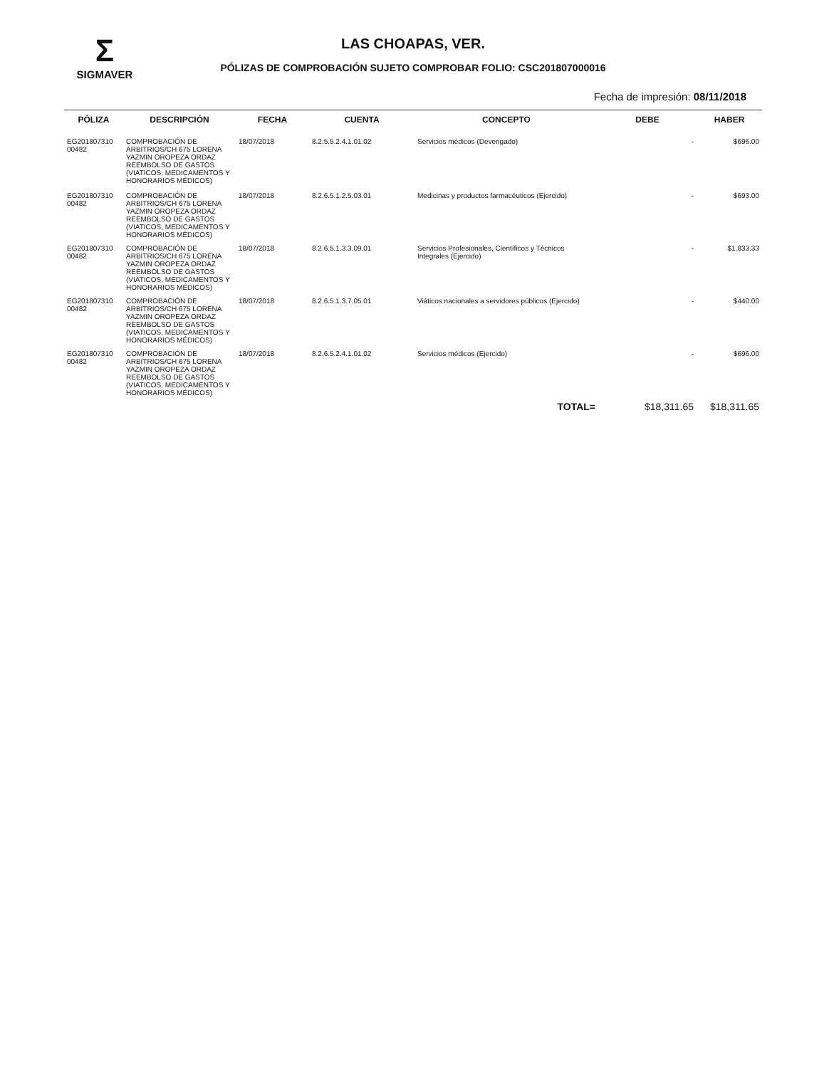Σ
SIGMAVER
LAS CHOAPAS, VER.
PÓLIZAS DE COMPROBACIÓN SUJETO COMPROBAR FOLIO: CSC201807000016
Fecha de impresión: 08/11/2018
| PÓLIZA | DESCRIPCIÓN | FECHA | CUENTA | CONCEPTO | DEBE | HABER |
| --- | --- | --- | --- | --- | --- | --- |
| EG201807310 00482 | COMPROBACIÓN DE ARBITRIOS/CH 675 LORENA YAZMIN OROPEZA ORDAZ REEMBOLSO DE GASTOS (VIATICOS, MEDICAMENTOS Y HONORARIOS MÉDICOS) | 18/07/2018 | 8.2.5.5.2.4.1.01.02 | Servicios médicos (Devengado) | - | $696.00 |
| EG201807310 00482 | COMPROBACIÓN DE ARBITRIOS/CH 675 LORENA YAZMIN OROPEZA ORDAZ REEMBOLSO DE GASTOS (VIATICOS, MEDICAMENTOS Y HONORARIOS MÉDICOS) | 18/07/2018 | 8.2.6.5.1.2.5.03.01 | Medicinas y productos farmacéuticos (Ejercido) | - | $693.00 |
| EG201807310 00482 | COMPROBACIÓN DE ARBITRIOS/CH 675 LORENA YAZMIN OROPEZA ORDAZ REEMBOLSO DE GASTOS (VIATICOS, MEDICAMENTOS Y HONORARIOS MÉDICOS) | 18/07/2018 | 8.2.6.5.1.3.3.09.01 | Servicios Profesionales, Científicos y Técnicos Integrales (Ejercido) | - | $1,833.33 |
| EG201807310 00482 | COMPROBACIÓN DE ARBITRIOS/CH 675 LORENA YAZMIN OROPEZA ORDAZ REEMBOLSO DE GASTOS (VIATICOS, MEDICAMENTOS Y HONORARIOS MÉDICOS) | 18/07/2018 | 8.2.6.5.1.3.7.05.01 | Viáticos nacionales a servidores públicos (Ejercido) | - | $440.00 |
| EG201807310 00482 | COMPROBACIÓN DE ARBITRIOS/CH 675 LORENA YAZMIN OROPEZA ORDAZ REEMBOLSO DE GASTOS (VIATICOS, MEDICAMENTOS Y HONORARIOS MÉDICOS) | 18/07/2018 | 8.2.6.5.2.4.1.01.02 | Servicios médicos (Ejercido) | - | $696.00 |
| TOTAL= | | | | | $18,311.65 | $18,311.65 |